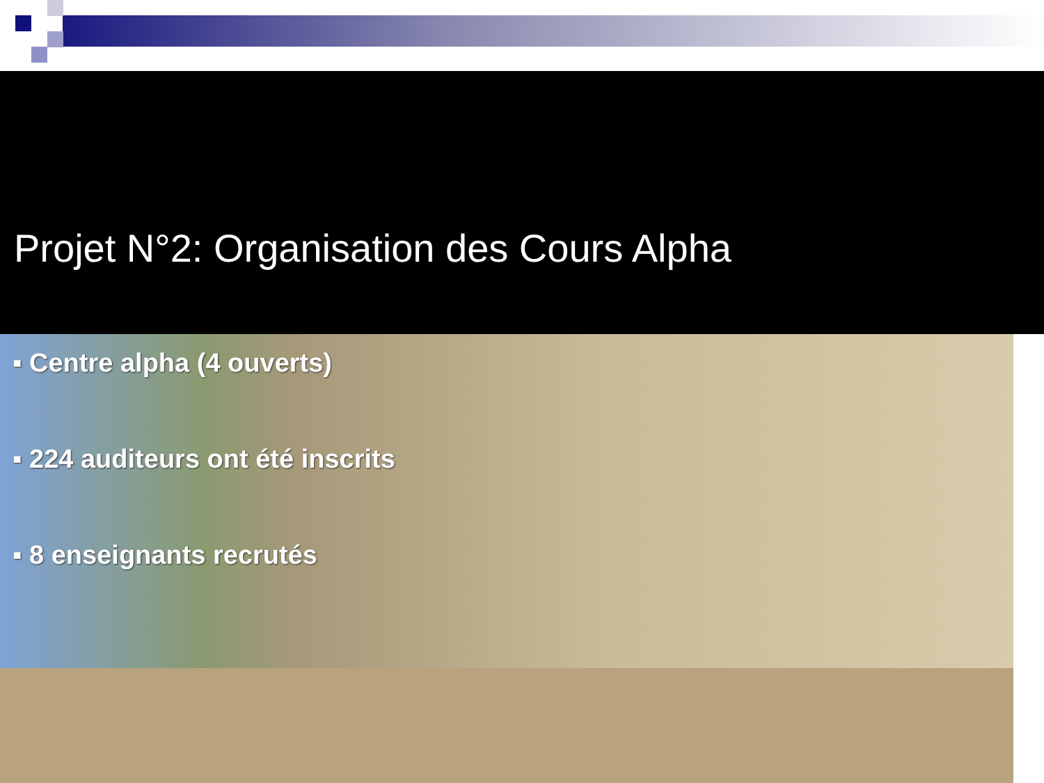Projet N°2: Organisation des Cours Alpha
▪ Centre alpha (4 ouverts)
▪ 224 auditeurs ont été inscrits
▪ 8 enseignants recrutés